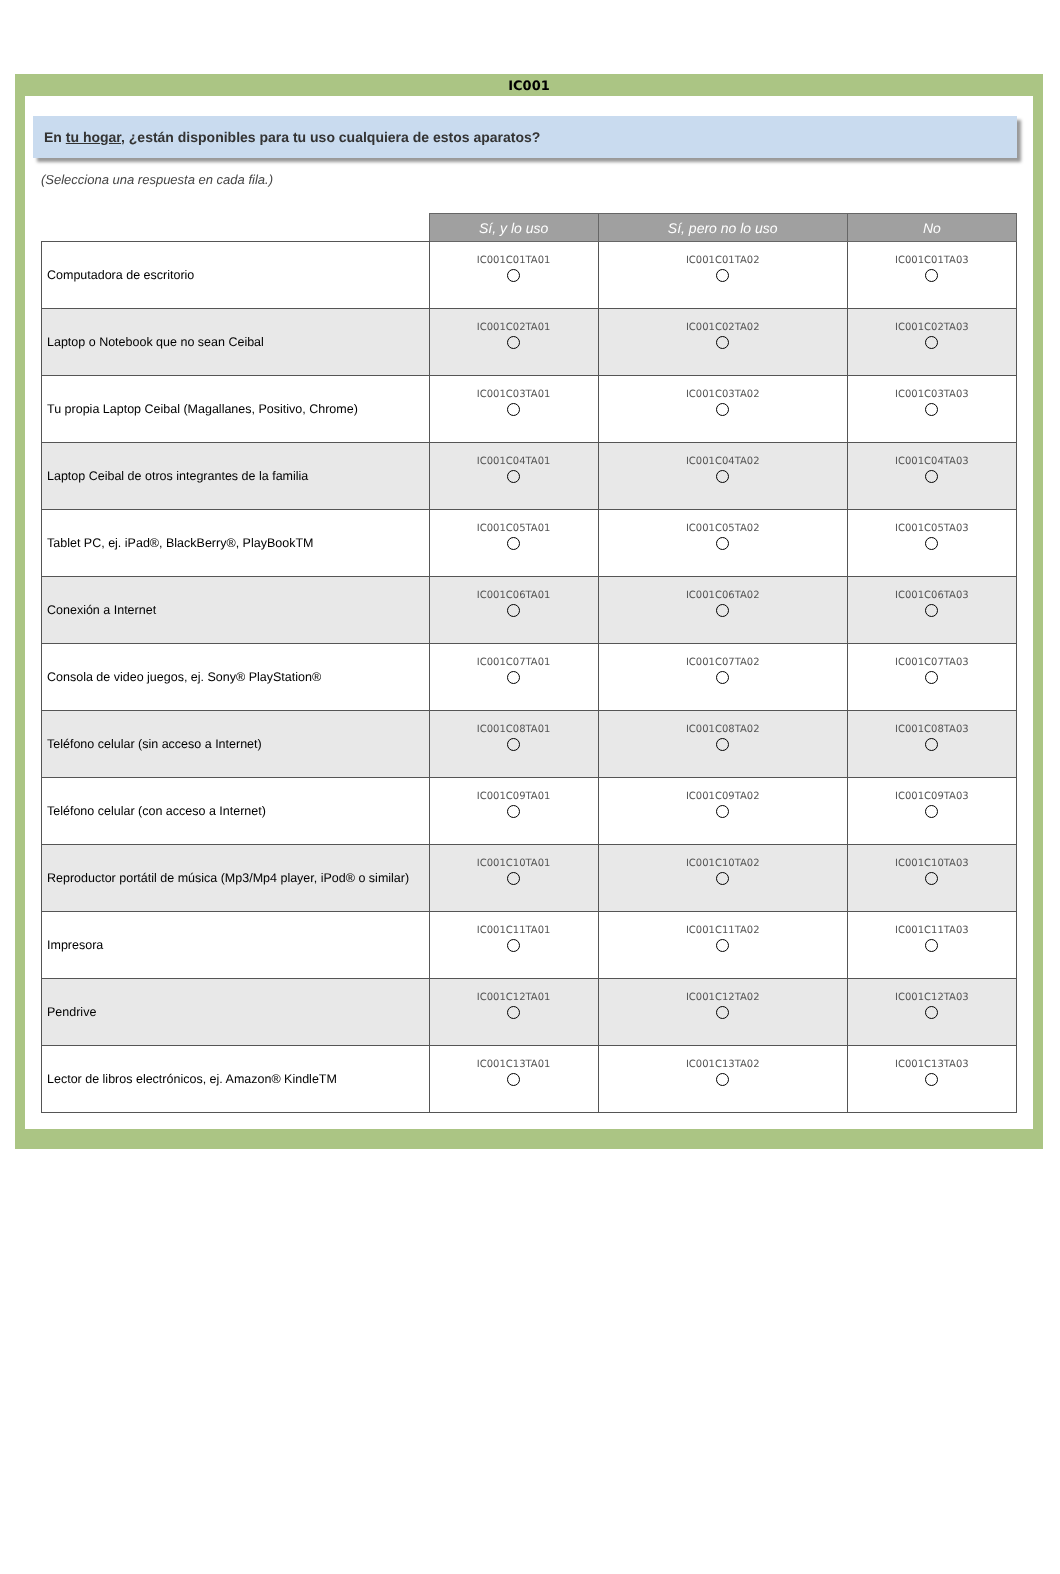IC001
En tu hogar, ¿están disponibles para tu uso cualquiera de estos aparatos?
(Selecciona una respuesta en cada fila.)
| | Sí, y lo uso | Sí, pero no lo uso | No |
| Computadora de escritorio | IC001C01TA01 | IC001C01TA02 | IC001C01TA03 |
| Laptop o Notebook que no sean Ceibal | IC001C02TA01 | IC001C02TA02 | IC001C02TA03 |
| Tu propia Laptop Ceibal (Magallanes, Positivo, Chrome) | IC001C03TA01 | IC001C03TA02 | IC001C03TA03 |
| Laptop Ceibal de otros integrantes de la familia | IC001C04TA01 | IC001C04TA02 | IC001C04TA03 |
| Tablet PC, ej. iPad®, BlackBerry®, PlayBookTM | IC001C05TA01 | IC001C05TA02 | IC001C05TA03 |
| Conexión a Internet | IC001C06TA01 | IC001C06TA02 | IC001C06TA03 |
| Consola de video juegos, ej. Sony® PlayStation® | IC001C07TA01 | IC001C07TA02 | IC001C07TA03 |
| Teléfono celular (sin acceso a Internet) | IC001C08TA01 | IC001C08TA02 | IC001C08TA03 |
| Teléfono celular (con acceso a Internet) | IC001C09TA01 | IC001C09TA02 | IC001C09TA03 |
| Reproductor portátil de música (Mp3/Mp4 player, iPod® o similar) | IC001C10TA01 | IC001C10TA02 | IC001C10TA03 |
| Impresora | IC001C11TA01 | IC001C11TA02 | IC001C11TA03 |
| Pendrive | IC001C12TA01 | IC001C12TA02 | IC001C12TA03 |
| Lector de libros electrónicos, ej. Amazon® KindleTM | IC001C13TA01 | IC001C13TA02 | IC001C13TA03 |